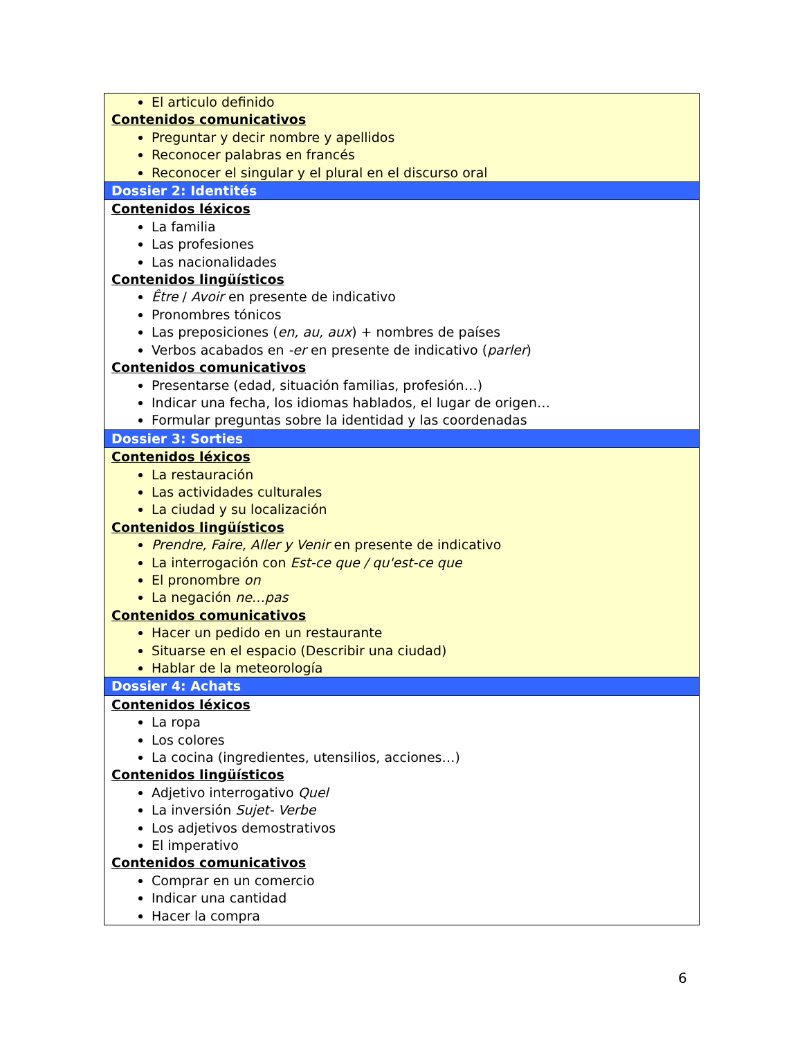| El articulo definido Contenidos comunicativos Preguntar y decir nombre y apellidos Reconocer palabras en francés Reconocer el singular y el plural en el discurso oral |
| Dossier 2: Identités |
| Contenidos léxicos La familia Las profesiones Las nacionalidades Contenidos lingüísticos Être / Avoir en presente de indicativo Pronombres tónicos Las preposiciones ( en, au, aux ) + nombres de países Verbos acabados en -er en presente de indicativo ( parler ) Contenidos comunicativos Presentarse (edad, situación familias, profesión…) Indicar una fecha, los idiomas hablados, el lugar de origen… Formular preguntas sobre la identidad y las coordenadas |
| Dossier 3: Sorties |
| Contenidos léxicos La restauración Las actividades culturales La ciudad y su localización Contenidos lingüísticos Prendre, Faire, Aller y Venir en presente de indicativo La interrogación con Est-ce que / qu'est-ce que El pronombre on La negación ne…pas Contenidos comunicativos Hacer un pedido en un restaurante Situarse en el espacio (Describir una ciudad) Hablar de la meteorología |
| Dossier 4: Achats |
| Contenidos léxicos La ropa Los colores La cocina (ingredientes, utensilios, acciones…) Contenidos lingüísticos Adjetivo interrogativo Quel La inversión Sujet- Verbe Los adjetivos demostrativos El imperativo Contenidos comunicativos Comprar en un comercio Indicar una cantidad Hacer la compra |
6